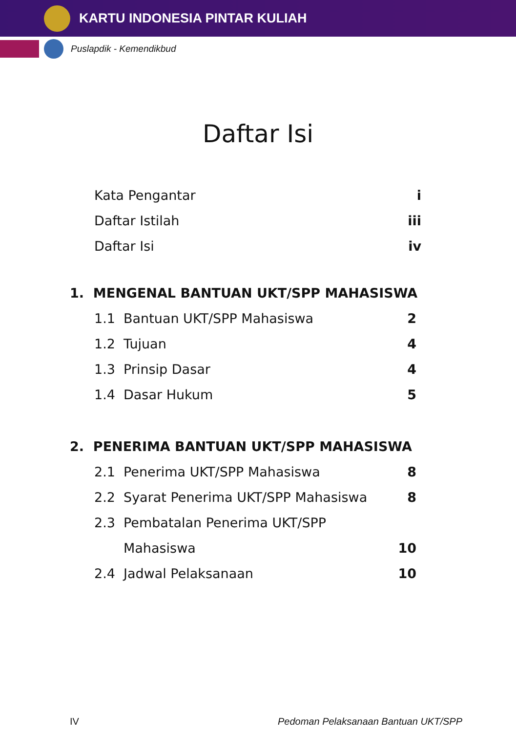KARTU INDONESIA PINTAR KULIAH
Puslapdik - Kemendikbud
Daftar Isi
Kata Pengantar i
Daftar Istilah iii
Daftar Isi iv
1. MENGENAL BANTUAN UKT/SPP MAHASISWA
1.1 Bantuan UKT/SPP Mahasiswa 2
1.2 Tujuan 4
1.3 Prinsip Dasar 4
1.4 Dasar Hukum 5
2. PENERIMA BANTUAN UKT/SPP MAHASISWA
2.1 Penerima UKT/SPP Mahasiswa 8
2.2 Syarat Penerima UKT/SPP Mahasiswa 8
2.3 Pembatalan Penerima UKT/SPP
Mahasiswa 10
2.4 Jadwal Pelaksanaan 10
IV Pedoman Pelaksanaan Bantuan UKT/SPP